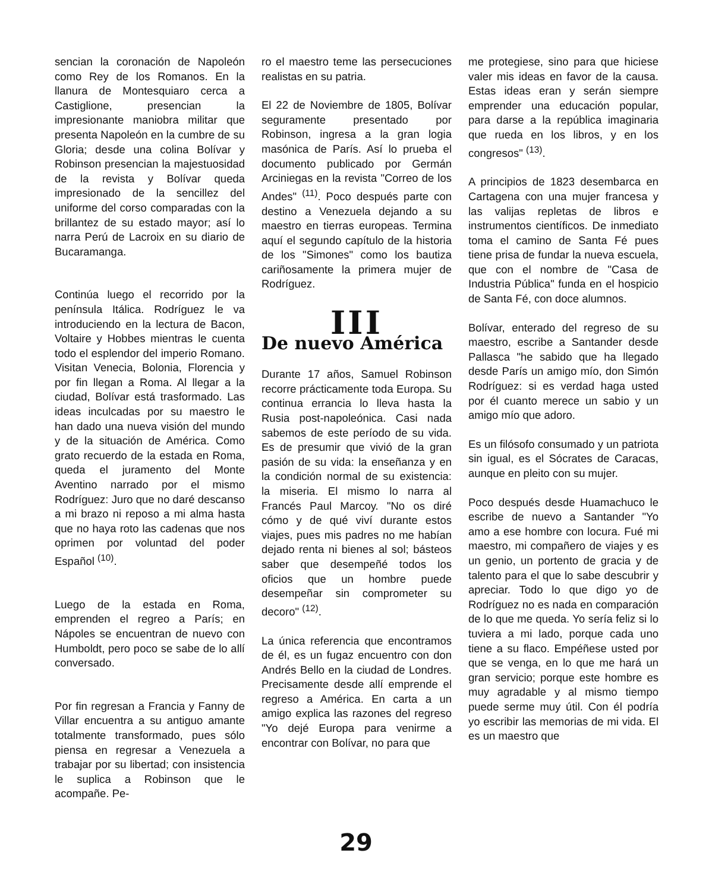sencian la coronación de Napoleón como Rey de los Romanos. En la llanura de Montesquiaro cerca a Castiglione, presencian la impresionante maniobra militar que presenta Napoleón en la cumbre de su Gloria; desde una colina Bolívar y Robinson presencian la majestuosidad de la revista y Bolívar queda impresionado de la sencillez del uniforme del corso comparadas con la brillantez de su estado mayor; así lo narra Perú de Lacroix en su diario de Bucaramanga.
Continúa luego el recorrido por la península Itálica. Rodríguez le va introduciendo en la lectura de Bacon, Voltaire y Hobbes mientras le cuenta todo el esplendor del imperio Romano. Visitan Venecia, Bolonia, Florencia y por fin llegan a Roma. Al llegar a la ciudad, Bolívar está trasformado. Las ideas inculcadas por su maestro le han dado una nueva visión del mundo y de la situación de América. Como grato recuerdo de la estada en Roma, queda el juramento del Monte Aventino narrado por el mismo Rodríguez: Juro que no daré descanso a mi brazo ni reposo a mi alma hasta que no haya roto las cadenas que nos oprimen por voluntad del poder Español <sup>(10)</sup>.
Luego de la estada en Roma, emprenden el regreo a París; en Nápoles se encuentran de nuevo con Humboldt, pero poco se sabe de lo allí conversado.
Por fin regresan a Francia y Fanny de Villar encuentra a su antiguo amante totalmente transformado, pues sólo piensa en regresar a Venezuela a trabajar por su libertad; con insistencia le suplica a Robinson que le acompañe. Pe-
ro el maestro teme las persecuciones realistas en su patria.
El 22 de Noviembre de 1805, Bolívar seguramente presentado por Robinson, ingresa a la gran logia masónica de París. Así lo prueba el documento publicado por Germán Arciniegas en la revista "Correo de los Andes" <sup>(11)</sup>. Poco después parte con destino a Venezuela dejando a su maestro en tierras europeas. Termina aquí el segundo capítulo de la historia de los "Simones" como los bautiza cariñosamente la primera mujer de Rodríguez.
III
De nuevo América
Durante 17 años, Samuel Robinson recorre prácticamente toda Europa. Su continua errancia lo lleva hasta la Rusia post-napoleónica. Casi nada sabemos de este período de su vida. Es de presumir que vivió de la gran pasión de su vida: la enseñanza y en la condición normal de su existencia: la miseria. El mismo lo narra al Francés Paul Marcoy. "No os diré cómo y de qué viví durante estos viajes, pues mis padres no me habían dejado renta ni bienes al sol; básteos saber que desempeñé todos los oficios que un hombre puede desempeñar sin comprometer su decoro" <sup>(12)</sup>.
La única referencia que encontramos de él, es un fugaz encuentro con don Andrés Bello en la ciudad de Londres. Precisamente desde allí emprende el regreso a América. En carta a un amigo explica las razones del regreso "Yo dejé Europa para venirme a encontrar con Bolívar, no para que
me protegiese, sino para que hiciese valer mis ideas en favor de la causa. Estas ideas eran y serán siempre emprender una educación popular, para darse a la república imaginaria que rueda en los libros, y en los congresos" <sup>(13)</sup>.
A principios de 1823 desembarca en Cartagena con una mujer francesa y las valijas repletas de libros e instrumentos científicos. De inmediato toma el camino de Santa Fé pues tiene prisa de fundar la nueva escuela, que con el nombre de "Casa de Industria Pública" funda en el hospicio de Santa Fé, con doce alumnos.
Bolívar, enterado del regreso de su maestro, escribe a Santander desde Pallasca "he sabido que ha llegado desde París un amigo mío, don Simón Rodríguez: si es verdad haga usted por él cuanto merece un sabio y un amigo mío que adoro.
Es un filósofo consumado y un patriota sin igual, es el Sócrates de Caracas, aunque en pleito con su mujer.
Poco después desde Huamachuco le escribe de nuevo a Santander "Yo amo a ese hombre con locura. Fué mi maestro, mi compañero de viajes y es un genio, un portento de gracia y de talento para el que lo sabe descubrir y apreciar. Todo lo que digo yo de Rodríguez no es nada en comparación de lo que me queda. Yo sería feliz si lo tuviera a mi lado, porque cada uno tiene a su flaco. Empéñese usted por que se venga, en lo que me hará un gran servicio; porque este hombre es muy agradable y al mismo tiempo puede serme muy útil. Con él podría yo escribir las memorias de mi vida. El es un maestro que
29